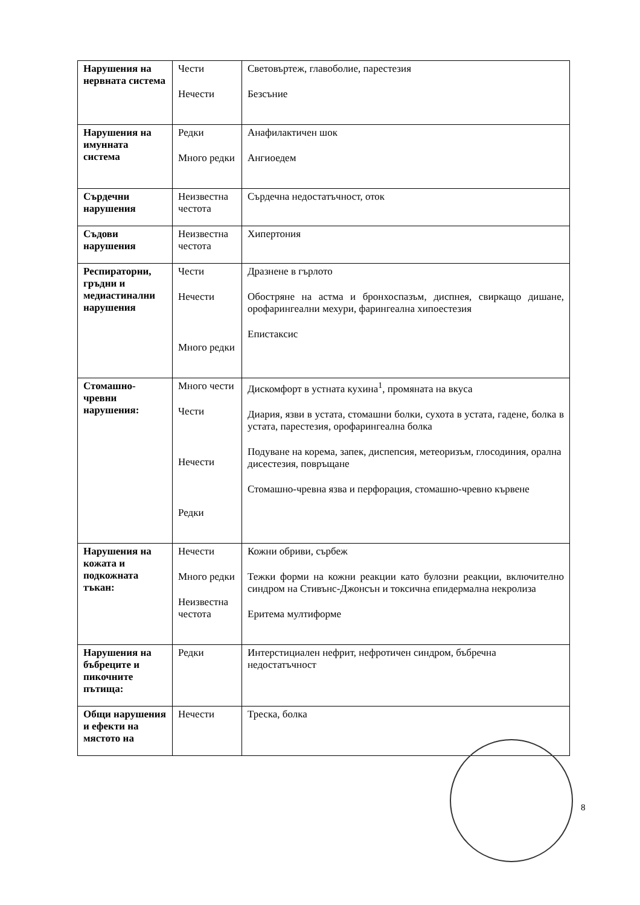| Нарушения на нервната система | Чести Нечести | Световъртеж, главоболие, парестезия Безсъние |
| Нарушения на имунната система | Редки Много редки | Анафилактичен шок Ангиоедем |
| Сърдечни нарушения | Неизвестна честота | Сърдечна недостатъчност, оток |
| Съдови нарушения | Неизвестна честота | Хипертония |
| Респираторни, гръдни и медиастинални нарушения | Чести Нечести Много редки | Дразнене в гърлото Обостряне на астма и бронхоспазъм, диспнея, свиркащо дишане, орофарингеални мехури, фарингеална хипоестезия Епистаксис |
| Стомашно-чревни нарушения: | Много чести Чести Нечести Редки | Дискомфорт в устната кухина<sup>1</sup>, промяната на вкуса Диария, язви в устата, стомашни болки, сухота в устата, гадене, болка в устата, парестезия, орофарингеална болка Подуване на корема, запек, диспепсия, метеоризъм, глосодиния, орална дисестезия, повръщане Стомашно-чревна язва и перфорация, стомашно-чревно кървене |
| Нарушения на кожата и подкожната тъкан: | Нечести Много редки Неизвестна честота | Кожни обриви, сърбеж Тежки форми на кожни реакции като булозни реакции, включително синдром на Стивънс-Джонсън и токсична епидермална некролиза Еритема мултиформе |
| Нарушения на бъбреците и пикочните пътища: | Редки | Интерстициален нефрит, нефротичен синдром, бъбречна недостатъчност |
| Общи нарушения и ефекти на мястото на | Нечести | Треска, болка |
8